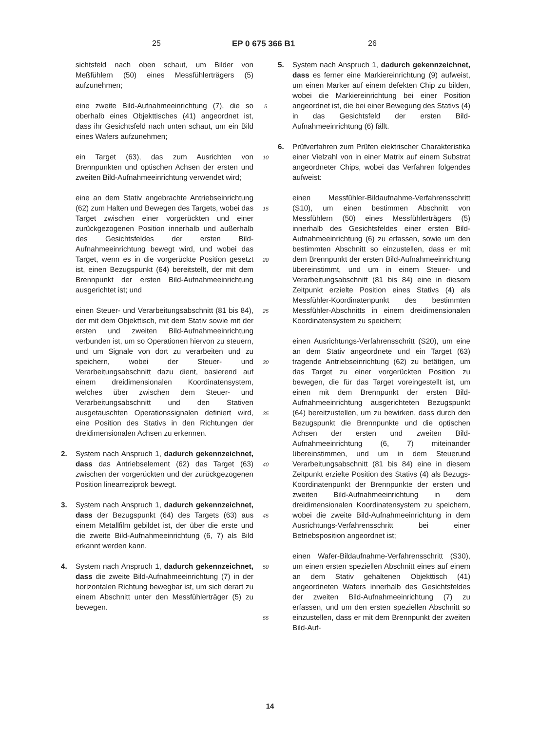25 EP 0 675 366 B1 26
sichtsfeld nach oben schaut, um Bilder von Meßfühlern (50) eines Messfühlerträgers (5) aufzunehmen;
eine zweite Bild-Aufnahmeeinrichtung (7), die so oberhalb eines Objekttisches (41) angeordnet ist, dass ihr Gesichtsfeld nach unten schaut, um ein Bild eines Wafers aufzunehmen;
ein Target (63), das zum Ausrichten von Brennpunkten und optischen Achsen der ersten und zweiten Bild-Aufnahmeeinrichtung verwendet wird;
eine an dem Stativ angebrachte Antriebseinrichtung (62) zum Halten und Bewegen des Targets, wobei das Target zwischen einer vorgerückten und einer zurückgezogenen Position innerhalb und außerhalb des Gesichtsfeldes der ersten Bild-Aufnahmeeinrichtung bewegt wird, und wobei das Target, wenn es in die vorgerückte Position gesetzt ist, einen Bezugspunkt (64) bereitstellt, der mit dem Brennpunkt der ersten Bild-Aufnahmeeinrichtung ausgerichtet ist; und
einen Steuer- und Verarbeitungsabschnitt (81 bis 84), der mit dem Objekttisch, mit dem Stativ sowie mit der ersten und zweiten Bild-Aufnahmeeinrichtung verbunden ist, um so Operationen hiervon zu steuern, und um Signale von dort zu verarbeiten und zu speichern, wobei der Steuer- und Verarbeitungsabschnitt dazu dient, basierend auf einem dreidimensionalen Koordinatensystem, welches über zwischen dem Steuer- und Verarbeitungsabschnitt und den Stativen ausgetauschten Operationssignalen definiert wird, eine Position des Stativs in den Richtungen der dreidimensionalen Achsen zu erkennen.
2. System nach Anspruch 1, dadurch gekennzeichnet, dass das Antriebselement (62) das Target (63) zwischen der vorgerückten und der zurückgezogenen Position linearreziprok bewegt.
3. System nach Anspruch 1, dadurch gekennzeichnet, dass der Bezugspunkt (64) des Targets (63) aus einem Metallfilm gebildet ist, der über die erste und die zweite Bild-Aufnahmeeinrichtung (6, 7) als Bild erkannt werden kann.
4. System nach Anspruch 1, dadurch gekennzeichnet, dass die zweite Bild-Aufnahmeeinrichtung (7) in der horizontalen Richtung bewegbar ist, um sich derart zu einem Abschnitt unter den Messfühlerträger (5) zu bewegen.
5
10
15
20
25
30
35
40
45
50
55
5. System nach Anspruch 1, dadurch gekennzeichnet, dass es ferner eine Markiereinrichtung (9) aufweist, um einen Marker auf einem defekten Chip zu bilden, wobei die Markiereinrichtung bei einer Position angeordnet ist, die bei einer Bewegung des Stativs (4) in das Gesichtsfeld der ersten Bild-Aufnahmeeinrichtung (6) fällt.
6. Prüfverfahren zum Prüfen elektrischer Charakteristika einer Vielzahl von in einer Matrix auf einem Substrat angeordneter Chips, wobei das Verfahren folgendes aufweist:
einen Messfühler-Bildaufnahme-Verfahrensschritt (S10), um einen bestimmen Abschnitt von Messfühlern (50) eines Messfühlerträgers (5) innerhalb des Gesichtsfeldes einer ersten Bild-Aufnahmeeinrichtung (6) zu erfassen, sowie um den bestimmten Abschnitt so einzustellen, dass er mit dem Brennpunkt der ersten Bild-Aufnahmeeinrichtung übereinstimmt, und um in einem Steuer- und Verarbeitungsabschnitt (81 bis 84) eine in diesem Zeitpunkt erzielte Position eines Stativs (4) als Messfühler-Koordinatenpunkt des bestimmten Messfühler-Abschnitts in einem dreidimensionalen Koordinatensystem zu speichern;
einen Ausrichtungs-Verfahrensschritt (S20), um eine an dem Stativ angeordnete und ein Target (63) tragende Antriebseinrichtung (62) zu betätigen, um das Target zu einer vorgerückten Position zu bewegen, die für das Target voreingestellt ist, um einen mit dem Brennpunkt der ersten Bild-Aufnahmeeinrichtung ausgerichteten Bezugspunkt (64) bereitzustellen, um zu bewirken, dass durch den Bezugspunkt die Brennpunkte und die optischen Achsen der ersten und zweiten Bild-Aufnahmeeinrichtung (6, 7) miteinander übereinstimmen, und um in dem Steuerund Verarbeitungsabschnitt (81 bis 84) eine in diesem Zeitpunkt erzielte Position des Stativs (4) als Bezugs-Koordinatenpunkt der Brennpunkte der ersten und zweiten Bild-Aufnahmeeinrichtung in dem dreidimensionalen Koordinatensystem zu speichern, wobei die zweite Bild-Aufnahmeeinrichtung in dem Ausrichtungs-Verfahrensschritt bei einer Betriebsposition angeordnet ist;
einen Wafer-Bildaufnahme-Verfahrensschritt (S30), um einen ersten speziellen Abschnitt eines auf einem an dem Stativ gehaltenen Objekttisch (41) angeordneten Wafers innerhalb des Gesichtsfeldes der zweiten Bild-Aufnahmeeinrichtung (7) zu erfassen, und um den ersten speziellen Abschnitt so einzustellen, dass er mit dem Brennpunkt der zweiten Bild-Auf-
14